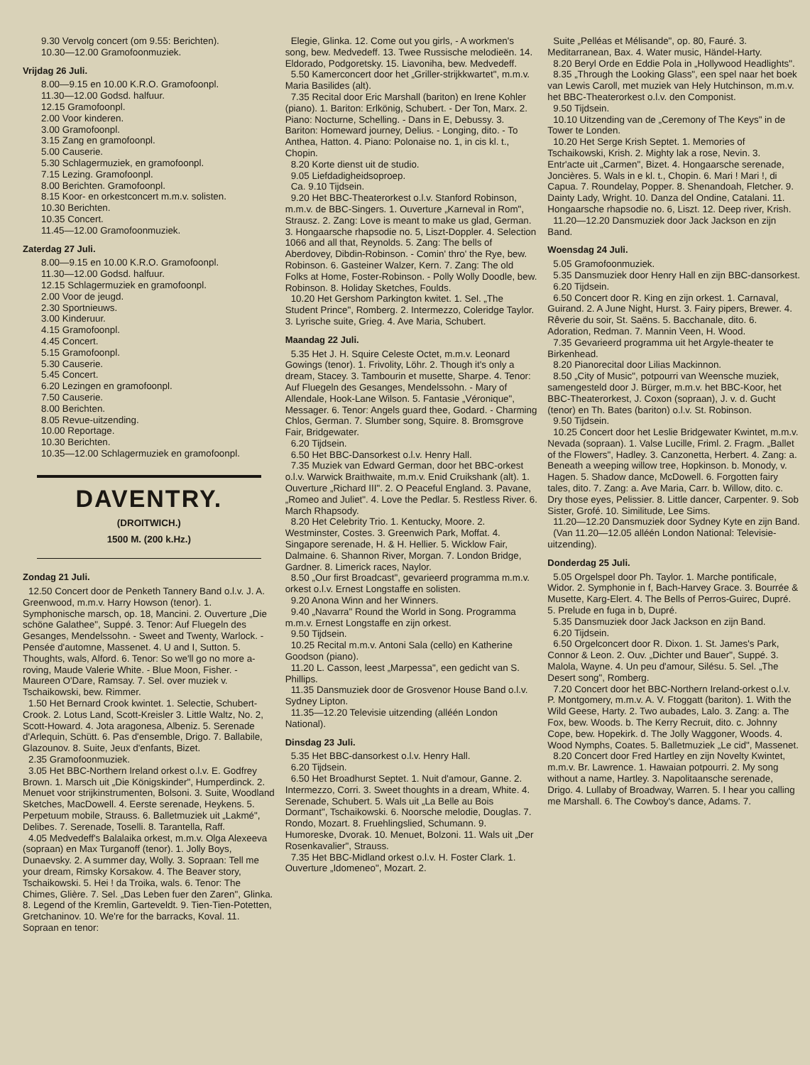9.30 Vervolg concert (om 9.55: Berichten).
10.30—12.00 Gramofoonmuziek.
Vrijdag 26 Juli.
8.00—9.15 en 10.00 K.R.O. Gramofoonpl.
11.30—12.00 Godsd. halfuur.
12.15 Gramofoonpl.
2.00 Voor kinderen.
3.00 Gramofoonpl.
3.15 Zang en gramofoonpl.
5.00 Causerie.
5.30 Schlagermuziek, en gramofoonpl.
7.15 Lezing. Gramofoonpl.
8.00 Berichten. Gramofoonpl.
8.15 Koor- en orkestconcert m.m.v. solisten.
10.30 Berichten.
10.35 Concert.
11.45—12.00 Gramofoonmuziek.
Zaterdag 27 Juli.
8.00—9.15 en 10.00 K.R.O. Gramofoonpl.
11.30—12.00 Godsd. halfuur.
12.15 Schlagermuziek en gramofoonpl.
2.00 Voor de jeugd.
2.30 Sportnieuws.
3.00 Kinderuur.
4.15 Gramofoonpl.
4.45 Concert.
5.15 Gramofoonpl.
5.30 Causerie.
5.45 Concert.
6.20 Lezingen en gramofoonpl.
7.50 Causerie.
8.00 Berichten.
8.05 Revue-uitzending.
10.00 Reportage.
10.30 Berichten.
10.35—12.00 Schlagermuziek en gramofoonpl.
DAVENTRY.
(DROITWICH.)
1500 M. (200 k.Hz.)
Zondag 21 Juli.
12.50 Concert door de Penketh Tannery Band o.l.v. J. A. Greenwood, m.m.v. Harry Howson (tenor). 1. Symphonische marsch, op. 18, Mancini. 2. Ouverture „Die schöne Galathee", Suppé. 3. Tenor: Auf Fluegeln des Gesanges, Mendelssohn. - Sweet and Twenty, Warlock. - Pensée d'automne, Massenet. 4. U and I, Sutton. 5. Thoughts, wals, Alford. 6. Tenor: So we'll go no more a-roving, Maude Valerie White. - Blue Moon, Fisher. - Maureen O'Dare, Ramsay. 7. Sel. over muziek v. Tschaikowski, bew. Rimmer.
1.50 Het Bernard Crook kwintet. 1. Selectie, Schubert-Crook. 2. Lotus Land, Scott-Kreisler 3. Little Waltz, No. 2, Scott-Howard. 4. Jota aragonesa, Albeniz. 5. Serenade d'Arlequin, Schütt. 6. Pas d'ensemble, Drigo. 7. Ballabile, Glazounov. 8. Suite, Jeux d'enfants, Bizet.
2.35 Gramofoonmuziek.
3.05 Het BBC-Northern Ireland orkest o.l.v. E. Godfrey Brown. 1. Marsch uit „Die Königskinder", Humperdinck. 2. Menuet voor strijkinstrumenten, Bolsoni. 3. Suite, Woodland Sketches, MacDowell. 4. Eerste serenade, Heykens. 5. Perpetuum mobile, Strauss. 6. Balletmuziek uit „Lakmé", Delibes. 7. Serenade, Toselli. 8. Tarantella, Raff.
4.05 Medvedeff's Balalaika orkest, m.m.v. Olga Alexeeva (sopraan) en Max Turganoff (tenor). 1. Jolly Boys, Dunaevsky. 2. A summer day, Wolly. 3. Sopraan: Tell me your dream, Rimsky Korsakow. 4. The Beaver story, Tschaikowski. 5. Hei ! da Troika, wals. 6. Tenor: The Chimes, Glière. 7. Sel. „Das Leben fuer den Zaren", Glinka. 8. Legend of the Kremlin, Garteveldt. 9. Tien-Tien-Potetten, Gretchaninov. 10. We're for the barracks, Koval. 11. Sopraan en tenor:
Elegie, Glinka. 12. Come out you girls, - A workmen's song, bew. Medvedeff. 13. Twee Russische melodieën. 14. Eldorado, Podgoretsky. 15. Liavoniha, bew. Medvedeff.
5.50 Kamerconcert door het „Griller-strijkkwartet", m.m.v. Maria Basilides (alt).
7.35 Recital door Eric Marshall (bariton) en Irene Kohler (piano). 1. Bariton: Erlkönig, Schubert. - Der Ton, Marx. 2. Piano: Nocturne, Schelling. - Dans in E, Debussy. 3. Bariton: Homeward journey, Delius. - Longing, dito. - To Anthea, Hatton. 4. Piano: Polonaise no. 1, in cis kl. t., Chopin.
8.20 Korte dienst uit de studio.
9.05 Liefdadigheidsoproep.
Ca. 9.10 Tijdsein.
9.20 Het BBC-Theaterorkest o.l.v. Stanford Robinson, m.m.v. de BBC-Singers. 1. Ouverture „Karneval in Rom", Strausz. 2. Zang: Love is meant to make us glad, German. 3. Hongaarsche rhapsodie no. 5, Liszt-Doppler. 4. Selection 1066 and all that, Reynolds. 5. Zang: The bells of Aberdovey, Dibdin-Robinson. - Comin' thro' the Rye, bew. Robinson. 6. Gasteiner Walzer, Kern. 7. Zang: The old Folks at Home, Foster-Robinson. - Polly Wolly Doodle, bew. Robinson. 8. Holiday Sketches, Foulds.
10.20 Het Gershom Parkington kwitet. 1. Sel. „The Student Prince", Romberg. 2. Intermezzo, Coleridge Taylor. 3. Lyrische suite, Grieg. 4. Ave Maria, Schubert.
Maandag 22 Juli.
5.35 Het J. H. Squire Celeste Octet, m.m.v. Leonard Gowings (tenor). 1. Frivolity, Löhr. 2. Though it's only a dream, Stacey. 3. Tambourin et musette, Sharpe. 4. Tenor: Auf Fluegeln des Gesanges, Mendelssohn. - Mary of Allendale, Hook-Lane Wilson. 5. Fantasie „Véronique", Messager. 6. Tenor: Angels guard thee, Godard. - Charming Chlos, German. 7. Slumber song, Squire. 8. Bromsgrove Fair, Bridgewater.
6.20 Tijdsein.
6.50 Het BBC-Dansorkest o.l.v. Henry Hall.
7.35 Muziek van Edward German, door het BBC-orkest o.l.v. Warwick Braithwaite, m.m.v. Enid Cruikshank (alt). 1. Ouverture „Richard III". 2. O Peaceful England. 3. Pavane, „Romeo and Juliet". 4. Love the Pedlar. 5. Restless River. 6. March Rhapsody.
8.20 Het Celebrity Trio. 1. Kentucky, Moore. 2. Westminster, Costes. 3. Greenwich Park, Moffat. 4. Singapore serenade, H. & H. Hellier. 5. Wicklow Fair, Dalmaine. 6. Shannon River, Morgan. 7. London Bridge, Gardner. 8. Limerick races, Naylor.
8.50 „Our first Broadcast", gevarieerd programma m.m.v. orkest o.l.v. Ernest Longstaffe en solisten.
9.20 Anona Winn and her Winners.
9.40 „Navarra" Round the World in Song. Programma m.m.v. Ernest Longstaffe en zijn orkest.
9.50 Tijdsein.
10.25 Recital m.m.v. Antoni Sala (cello) en Katherine Goodson (piano).
11.20 L. Casson, leest „Marpessa", een gedicht van S. Phillips.
11.35 Dansmuziek door de Grosvenor House Band o.l.v. Sydney Lipton.
11.35—12.20 Televisie uitzending (alléén London National).
Dinsdag 23 Juli.
5.35 Het BBC-dansorkest o.l.v. Henry Hall.
6.20 Tijdsein.
6.50 Het Broadhurst Septet. 1. Nuit d'amour, Ganne. 2. Intermezzo, Corri. 3. Sweet thoughts in a dream, White. 4. Serenade, Schubert. 5. Wals uit „La Belle au Bois Dormant", Tschaikowski. 6. Noorsche melodie, Douglas. 7. Rondo, Mozart. 8. Fruehlingslied, Schumann. 9. Humoreske, Dvorak. 10. Menuet, Bolzoni. 11. Wals uit „Der Rosenkavalier", Strauss.
7.35 Het BBC-Midland orkest o.l.v. H. Foster Clark. 1. Ouverture „Idomeneo", Mozart. 2.
Suite „Pelléas et Mélisande", op. 80, Fauré. 3. Meditarranean, Bax. 4. Water music, Händel-Harty.
8.20 Beryl Orde en Eddie Pola in „Hollywood Headlights".
8.35 „Through the Looking Glass", een spel naar het boek van Lewis Caroll, met muziek van Hely Hutchinson, m.m.v. het BBC-Theaterorkest o.l.v. den Componist.
9.50 Tijdsein.
10.10 Uitzending van de „Ceremony of The Keys" in de Tower te Londen.
10.20 Het Serge Krish Septet. 1. Memories of Tschaikowski, Krish. 2. Mighty lak a rose, Nevin. 3. Entr'acte uit „Carmen", Bizet. 4. Hongaarsche serenade, Joncières. 5. Wals in e kl. t., Chopin. 6. Mari ! Mari !, di Capua. 7. Roundelay, Popper. 8. Shenandoah, Fletcher. 9. Dainty Lady, Wright. 10. Danza del Ondine, Catalani. 11. Hongaarsche rhapsodie no. 6, Liszt. 12. Deep river, Krish.
11.20—12.20 Dansmuziek door Jack Jackson en zijn Band.
Woensdag 24 Juli.
5.05 Gramofoonmuziek.
5.35 Dansmuziek door Henry Hall en zijn BBC-dansorkest.
6.20 Tijdsein.
6.50 Concert door R. King en zijn orkest. 1. Carnaval, Guirand. 2. A June Night, Hurst. 3. Fairy pipers, Brewer. 4. Rêverie du soir, St. Saëns. 5. Bacchanale, dito. 6. Adoration, Redman. 7. Mannin Veen, H. Wood.
7.35 Gevarieerd programma uit het Argyle-theater te Birkenhead.
8.20 Pianorecital door Lilias Mackinnon.
8.50 „City of Music", potpourri van Weensche muziek, samengesteld door J. Bürger, m.m.v. het BBC-Koor, het BBC-Theaterorkest, J. Coxon (sopraan), J. v. d. Gucht (tenor) en Th. Bates (bariton) o.l.v. St. Robinson.
9.50 Tijdsein.
10.25 Concert door het Leslie Bridgewater Kwintet, m.m.v. Nevada (sopraan). 1. Valse Lucille, Friml. 2. Fragm. „Ballet of the Flowers", Hadley. 3. Canzonetta, Herbert. 4. Zang: a. Beneath a weeping willow tree, Hopkinson. b. Monody, v. Hagen. 5. Shadow dance, McDowell. 6. Forgotten fairy tales, dito. 7. Zang: a. Ave Maria, Carr. b. Willow, dito. c. Dry those eyes, Pelissier. 8. Little dancer, Carpenter. 9. Sob Sister, Grofé. 10. Similitude, Lee Sims.
11.20—12.20 Dansmuziek door Sydney Kyte en zijn Band.
(Van 11.20—12.05 alléén London National: Televisie-uitzending).
Donderdag 25 Juli.
5.05 Orgelspel door Ph. Taylor. 1. Marche pontificale, Widor. 2. Symphonie in f, Bach-Harvey Grace. 3. Bourrée & Musette, Karg-Elert. 4. The Bells of Perros-Guirec, Dupré. 5. Prelude en fuga in b, Dupré.
5.35 Dansmuziek door Jack Jackson en zijn Band.
6.20 Tijdsein.
6.50 Orgelconcert door R. Dixon. 1. St. James's Park, Connor & Leon. 2. Ouv. „Dichter und Bauer", Suppé. 3. Malola, Wayne. 4. Un peu d'amour, Silésu. 5. Sel. „The Desert song", Romberg.
7.20 Concert door het BBC-Northern Ireland-orkest o.l.v. P. Montgomery, m.m.v. A. V. Ftoggatt (bariton). 1. With the Wild Geese, Harty. 2. Two aubades, Lalo. 3. Zang: a. The Fox, bew. Woods. b. The Kerry Recruit, dito. c. Johnny Cope, bew. Hopekirk. d. The Jolly Waggoner, Woods. 4. Wood Nymphs, Coates. 5. Balletmuziek „Le cid", Massenet.
8.20 Concert door Fred Hartley en zijn Novelty Kwintet, m.m.v. Br. Lawrence. 1. Hawaian potpourri. 2. My song without a name, Hartley. 3. Napolitaansche serenade, Drigo. 4. Lullaby of Broadway, Warren. 5. I hear you calling me Marshall. 6. The Cowboy's dance, Adams. 7.